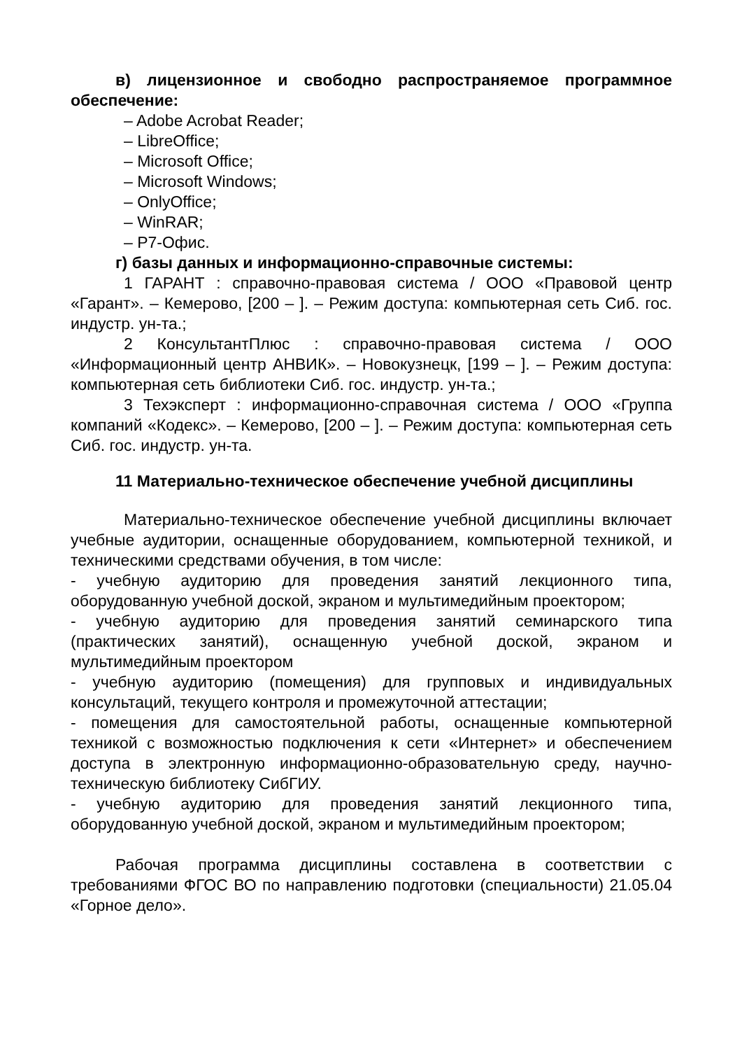в) лицензионное и свободно распространяемое программное обеспечение:
– Adobe Acrobat Reader;
– LibreOffice;
– Microsoft Office;
– Microsoft Windows;
– OnlyOffice;
– WinRAR;
– Р7-Офис.
г) базы данных и информационно-справочные системы:
1 ГАРАНТ : справочно-правовая система / ООО «Правовой центр «Гарант». – Кемерово, [200 – ]. – Режим доступа: компьютерная сеть Сиб. гос. индустр. ун-та.;
2 КонсультантПлюс : справочно-правовая система / ООО «Информационный центр АНВИК». – Новокузнецк, [199 – ]. – Режим доступа: компьютерная сеть библиотеки Сиб. гос. индустр. ун-та.;
3 Техэксперт : информационно-справочная система / ООО «Группа компаний «Кодекс». – Кемерово, [200 – ]. – Режим доступа: компьютерная сеть Сиб. гос. индустр. ун-та.
11 Материально-техническое обеспечение учебной дисциплины
Материально-техническое обеспечение учебной дисциплины включает учебные аудитории, оснащенные оборудованием, компьютерной техникой, и техническими средствами обучения, в том числе:
- учебную аудиторию для проведения занятий лекционного типа, оборудованную учебной доской, экраном и мультимедийным проектором;
- учебную аудиторию для проведения занятий семинарского типа (практических занятий), оснащенную учебной доской, экраном и мультимедийным проектором
- учебную аудиторию (помещения) для групповых и индивидуальных консультаций, текущего контроля и промежуточной аттестации;
- помещения для самостоятельной работы, оснащенные компьютерной техникой с возможностью подключения к сети «Интернет» и обеспечением доступа в электронную информационно-образовательную среду, научно-техническую библиотеку СибГИУ.
- учебную аудиторию для проведения занятий лекционного типа, оборудованную учебной доской, экраном и мультимедийным проектором;
Рабочая программа дисциплины составлена в соответствии с требованиями ФГОС ВО по направлению подготовки (специальности) 21.05.04 «Горное дело».